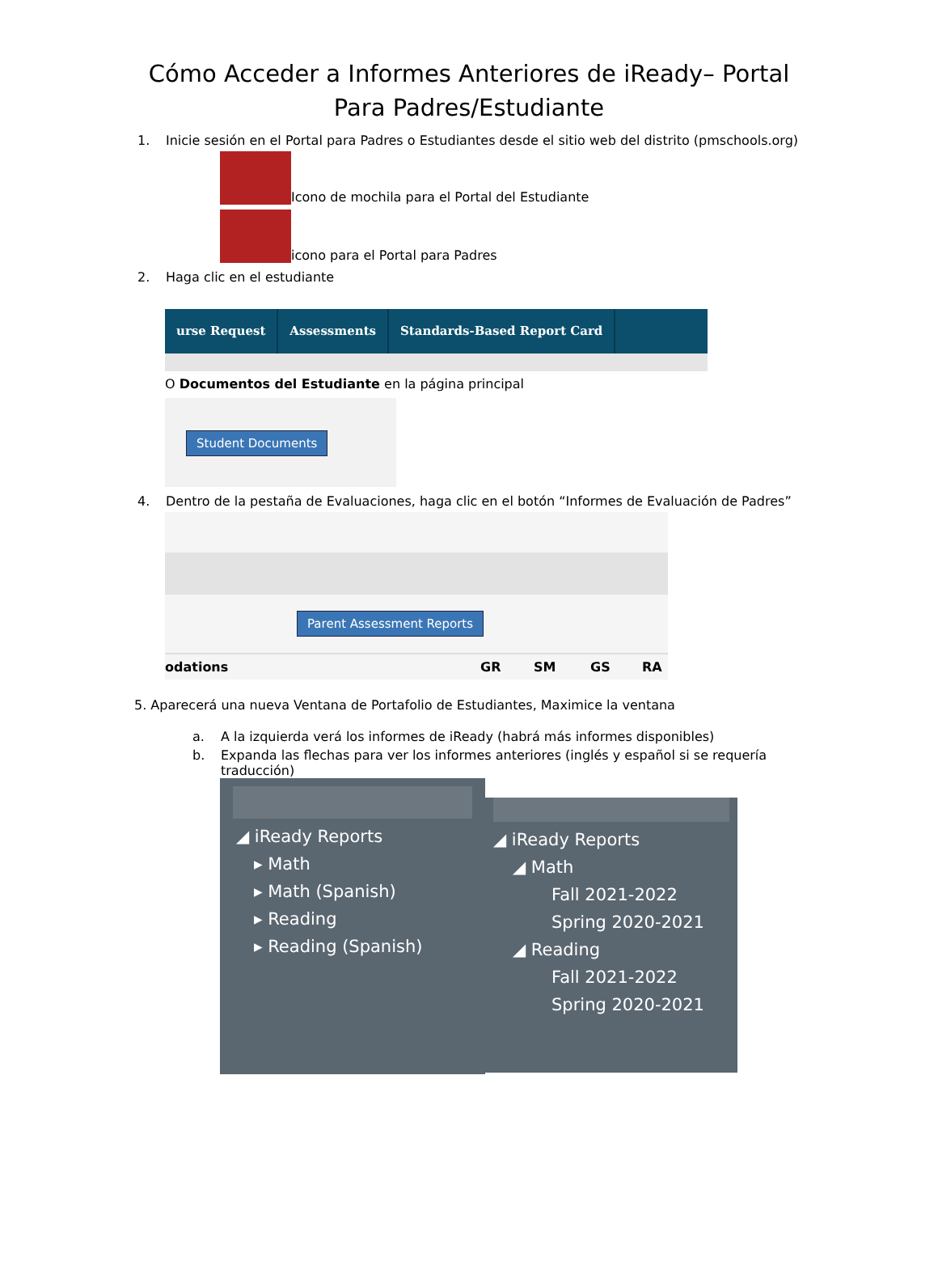Cómo Acceder a Informes Anteriores de iReady– Portal Para Padres/Estudiante
1. Inicie sesión en el Portal para Padres o Estudiantes desde el sitio web del distrito (pmschools.org)
Icono de mochila para el Portal del Estudiante
icono para el Portal para Padres
2. Haga clic en el estudiante
urse Request Assessments Standards-Based Report Card
O Documentos del Estudiante en la página principal
Student Documents
4. Dentro de la pestaña de Evaluaciones, haga clic en el botón “Informes de Evaluación de Padres”
Parent Assessment Reports
odations GR SM GS RA
5. Aparecerá una nueva Ventana de Portafolio de Estudiantes, Maximice la ventana
a. A la izquierda verá los informes de iReady (habrá más informes disponibles)
b. Expanda las flechas para ver los informes anteriores (inglés y español si se requería traducción)
◢ iReady Reports
▸ Math
▸ Math (Spanish)
▸ Reading
▸ Reading (Spanish)
◢ iReady Reports
◢ Math
Fall 2021-2022
Spring 2020-2021
◢ Reading
Fall 2021-2022
Spring 2020-2021